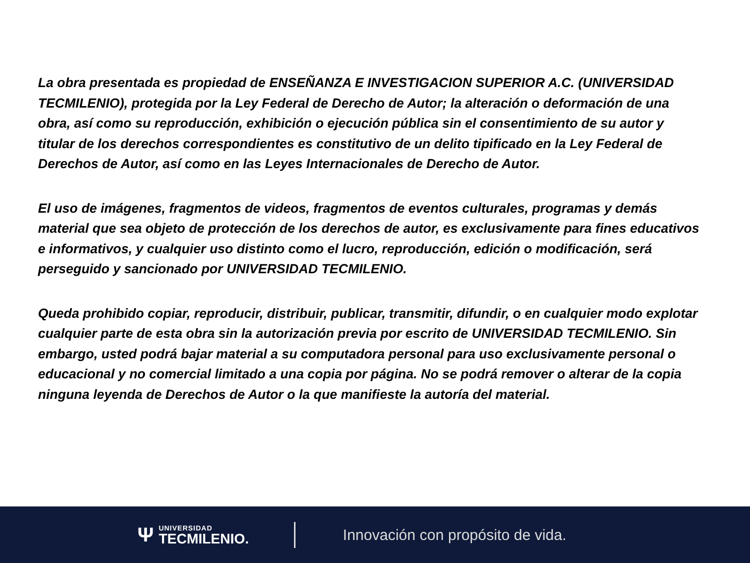La obra presentada es propiedad de ENSEÑANZA E INVESTIGACION SUPERIOR A.C. (UNIVERSIDAD TECMILENIO), protegida por la Ley Federal de Derecho de Autor; la alteración o deformación de una obra, así como su reproducción, exhibición o ejecución pública sin el consentimiento de su autor y titular de los derechos correspondientes es constitutivo de un delito tipificado en la Ley Federal de Derechos de Autor, así como en las Leyes Internacionales de Derecho de Autor.
El uso de imágenes, fragmentos de videos, fragmentos de eventos culturales, programas y demás material que sea objeto de protección de los derechos de autor, es exclusivamente para fines educativos e informativos, y cualquier uso distinto como el lucro, reproducción, edición o modificación, será perseguido y sancionado por UNIVERSIDAD TECMILENIO.
Queda prohibido copiar, reproducir, distribuir, publicar, transmitir, difundir, o en cualquier modo explotar cualquier parte de esta obra sin la autorización previa por escrito de UNIVERSIDAD TECMILENIO. Sin embargo, usted podrá bajar material a su computadora personal para uso exclusivamente personal o educacional y no comercial limitado a una copia por página. No se podrá remover o alterar de la copia ninguna leyenda de Derechos de Autor o la que manifieste la autoría del material.
Ψ
UNIVERSIDAD
TECMILENIO.
Innovación con propósito de vida.